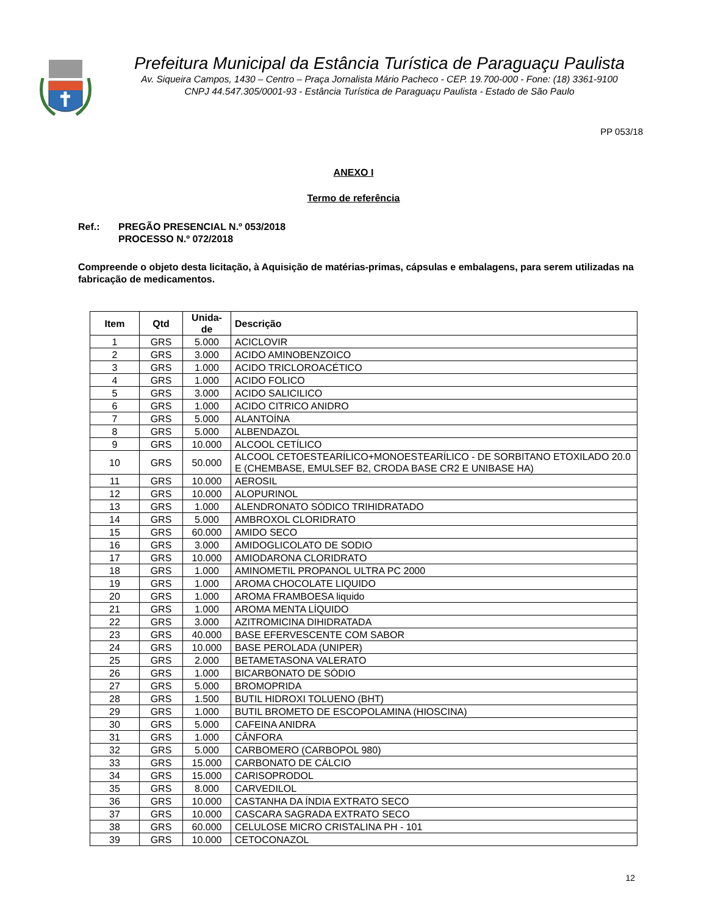Prefeitura Municipal da Estância Turística de Paraguaçu Paulista
Av. Siqueira Campos, 1430 – Centro – Praça Jornalista Mário Pacheco - CEP. 19.700-000 - Fone: (18) 3361-9100
CNPJ 44.547.305/0001-93 - Estância Turística de Paraguaçu Paulista - Estado de São Paulo
PP 053/18
ANEXO I
Termo de referência
Ref.: PREGÃO PRESENCIAL N.º 053/2018
PROCESSO N.º 072/2018
Compreende o objeto desta licitação, à Aquisição de matérias-primas, cápsulas e embalagens, para serem utilizadas na fabricação de medicamentos.
| Item | Qtd | Unida- de | Descrição |
| --- | --- | --- | --- |
| 1 | GRS | 5.000 | ACICLOVIR |
| 2 | GRS | 3.000 | ACIDO AMINOBENZOICO |
| 3 | GRS | 1.000 | ACIDO TRICLOROACÉTICO |
| 4 | GRS | 1.000 | ACIDO FOLICO |
| 5 | GRS | 3.000 | ACIDO SALICILICO |
| 6 | GRS | 1.000 | ACIDO CITRICO ANIDRO |
| 7 | GRS | 5.000 | ALANTOÍNA |
| 8 | GRS | 5.000 | ALBENDAZOL |
| 9 | GRS | 10.000 | ALCOOL CETÍLICO |
| 10 | GRS | 50.000 | ALCOOL CETOESTEARÍLICO+MONOESTEARÍLICO - DE SORBITANO ETOXILADO 20.0 E (CHEMBASE, EMULSEF B2, CRODA BASE CR2 E UNIBASE HA) |
| 11 | GRS | 10.000 | AEROSIL |
| 12 | GRS | 10.000 | ALOPURINOL |
| 13 | GRS | 1.000 | ALENDRONATO SÓDICO TRIHIDRATADO |
| 14 | GRS | 5.000 | AMBROXOL CLORIDRATO |
| 15 | GRS | 60.000 | AMIDO SECO |
| 16 | GRS | 3.000 | AMIDOGLICOLATO DE SODIO |
| 17 | GRS | 10.000 | AMIODARONA CLORIDRATO |
| 18 | GRS | 1.000 | AMINOMETIL PROPANOL ULTRA PC 2000 |
| 19 | GRS | 1.000 | AROMA CHOCOLATE LIQUIDO |
| 20 | GRS | 1.000 | AROMA FRAMBOESA liquido |
| 21 | GRS | 1.000 | AROMA MENTA LÍQUIDO |
| 22 | GRS | 3.000 | AZITROMICINA DIHIDRATADA |
| 23 | GRS | 40.000 | BASE EFERVESCENTE COM SABOR |
| 24 | GRS | 10.000 | BASE PEROLADA (UNIPER) |
| 25 | GRS | 2.000 | BETAMETASONA VALERATO |
| 26 | GRS | 1.000 | BICARBONATO DE SÓDIO |
| 27 | GRS | 5.000 | BROMOPRIDA |
| 28 | GRS | 1.500 | BUTIL HIDROXI TOLUENO (BHT) |
| 29 | GRS | 1.000 | BUTIL BROMETO DE ESCOPOLAMINA (HIOSCINA) |
| 30 | GRS | 5.000 | CAFEINA ANIDRA |
| 31 | GRS | 1.000 | CÂNFORA |
| 32 | GRS | 5.000 | CARBOMERO (CARBOPOL 980) |
| 33 | GRS | 15.000 | CARBONATO DE CÁLCIO |
| 34 | GRS | 15.000 | CARISOPRODOL |
| 35 | GRS | 8.000 | CARVEDILOL |
| 36 | GRS | 10.000 | CASTANHA DA ÍNDIA EXTRATO SECO |
| 37 | GRS | 10.000 | CASCARA SAGRADA EXTRATO SECO |
| 38 | GRS | 60.000 | CELULOSE MICRO CRISTALINA PH - 101 |
| 39 | GRS | 10.000 | CETOCONAZOL |
12